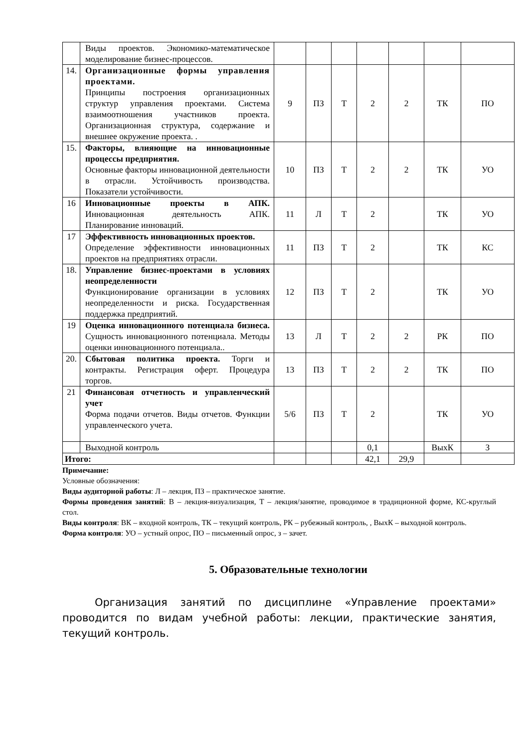| | Виды проектов. Экономико-математическое моделирование бизнес-процессов. | | | | | | | |
| 14. | Организационные формы управления проектами. Принципы построения организационных структур управления проектами. Система взаимоотношения участников проекта. Организационная структура, содержание и внешнее окружение проекта. . | 9 | ПЗ | Т | 2 | 2 | ТК | ПО |
| 15. | Факторы, влияющие на инновационные процессы предприятия. Основные факторы инновационной деятельности в отрасли. Устойчивость производства. Показатели устойчивости. | 10 | ПЗ | Т | 2 | 2 | ТК | УО |
| 16 | Инновационные проекты в АПК. Инновационная деятельность АПК. Планирование инноваций. | 11 | Л | Т | 2 | | ТК | УО |
| 17 | Эффективность инновационных проектов. Определение эффективности инновационных проектов на предприятиях отрасли. | 11 | ПЗ | Т | 2 | | ТК | КС |
| 18. | Управление бизнес-проектами в условиях неопределенности Функционирование организации в условиях неопределенности и риска. Государственная поддержка предприятий. | 12 | ПЗ | Т | 2 | | ТК | УО |
| 19 | Оценка инновационного потенциала бизнеса. Сущность инновационного потенциала. Методы оценки инновационного потенциала.. | 13 | Л | Т | 2 | 2 | РК | ПО |
| 20. | Сбытовая политика проекта. Торги и контракты. Регистрация оферт. Процедура торгов. | 13 | ПЗ | Т | 2 | 2 | ТК | ПО |
| 21 | Финансовая отчетность и управленческий учет Форма подачи отчетов. Виды отчетов. Функции управленческого учета. | 5/6 | ПЗ | Т | 2 | | ТК | УО |
| | Выходной контроль | | | | 0,1 | | ВыхК | З |
| Итого: | | | | | 42,1 | 29,9 | | |
Примечание:
Условные обозначения:
Виды аудиторной работы: Л – лекция, ПЗ – практическое занятие.
Формы проведения занятий: В – лекция-визуализация, Т – лекция/занятие, проводимое в традиционной форме, КС-круглый стол.
Виды контроля: ВК – входной контроль, ТК – текущий контроль, РК – рубежный контроль, , ВыхК – выходной контроль.
Форма контроля: УО – устный опрос, ПО – письменный опрос, з – зачет.
5. Образовательные технологии
Организация занятий по дисциплине «Управление проектами» проводится по видам учебной работы: лекции, практические занятия, текущий контроль.